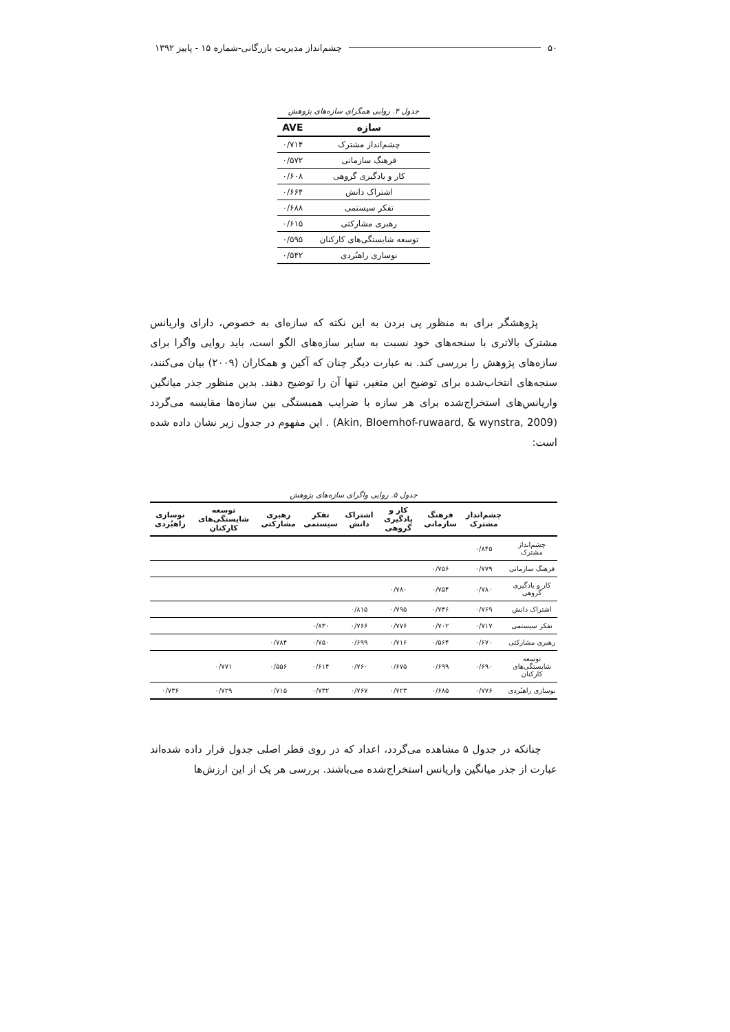۵۰ چشم‌انداز مدیریت بازرگانی-شماره ۱۵ - پاییز ۱۳۹۲
جدول ۴. روایی همگرای سازه‌های پژوهش
| سازه | AVE |
| --- | --- |
| چشم‌انداز مشترک | ۰/۷۱۴ |
| فرهنگ سازمانی | ۰/۵۷۲ |
| کار و یادگیری گروهی | ۰/۶۰۸ |
| اشتراک دانش | ۰/۶۶۴ |
| تفکر سیستمی | ۰/۶۸۸ |
| رهبری مشارکتی | ۰/۶۱۵ |
| توسعه شایستگی‌های کارکنان | ۰/۵۹۵ |
| نوسازی راهبُردی | ۰/۵۴۲ |
پژوهشگر برای به منظور پی بردن به این نکته که سازه‌ای به خصوص، دارای واریانس مشترک بالاتری با سنجه‌های خود نسبت به سایر سازه‌های الگو است، باید روایی واگرا برای سازه‌های پژوهش را بررسی کند. به عبارت دیگر چنان که آکین و همکاران (۲۰۰۹) بیان می‌کنند، سنجه‌های انتخاب‌شده برای توضیح این متغیر، تنها آن را توضیح دهند. بدین منظور جذر میانگین واریانس‌های استخراج‌شده برای هر سازه با ضرایب همبستگی بین سازه‌ها مقایسه می‌گردد (Akin, Bloemhof-ruwaard, & wynstra, 2009) . این مفهوم در جدول زیر نشان داده شده است:
جدول ۵. روایی واگرای سازه‌های پژوهش
| | چشم‌انداز مشترک | فرهنگ سازمانی | کار و یادگیری گروهی | اشتراک دانش | تفکر سیستمی | رهبری مشارکتی | توسعه شایستگی‌های کارکنان | نوسازی راهبُردی |
| --- | --- | --- | --- | --- | --- | --- | --- | --- |
| چشم‌انداز مشترک | ۰/۸۴۵ | | | | | | | |
| فرهنگ سازمانی | ۰/۷۷۹ | ۰/۷۵۶ | | | | | | |
| کار و یادگیری گروهی | ۰/۷۸۰ | ۰/۷۵۴ | ۰/۷۸۰ | | | | | |
| اشتراک دانش | ۰/۷۶۹ | ۰/۷۴۶ | ۰/۷۹۵ | ۰/۸۱۵ | | | | |
| تفکر سیستمی | ۰/۷۱۷ | ۰/۷۰۲ | ۰/۷۷۶ | ۰/۷۶۶ | ۰/۸۳۰ | | | |
| رهبری مشارکتی | ۰/۶۷۰ | ۰/۵۶۴ | ۰/۷۱۶ | ۰/۶۹۹ | ۰/۷۵۰ | ۰/۷۸۴ | | |
| توسعه شایستگی‌های کارکنان | ۰/۶۹۰ | ۰/۶۹۹ | ۰/۶۷۵ | ۰/۷۶۰ | ۰/۶۱۴ | ۰/۵۵۶ | ۰/۷۷۱ | |
| نوسازی راهبُردی | ۰/۷۷۶ | ۰/۶۸۵ | ۰/۷۲۳ | ۰/۷۶۷ | ۰/۷۳۲ | ۰/۷۱۵ | ۰/۷۲۹ | ۰/۷۳۶ |
چنانکه در جدول ۵ مشاهده می‌گردد، اعداد که در روی قطر اصلی جدول قرار داده شده‌اند عبارت از جذر میانگین واریانس استخراج‌شده می‌باشند. بررسی هر یک از این ارزش‌ها